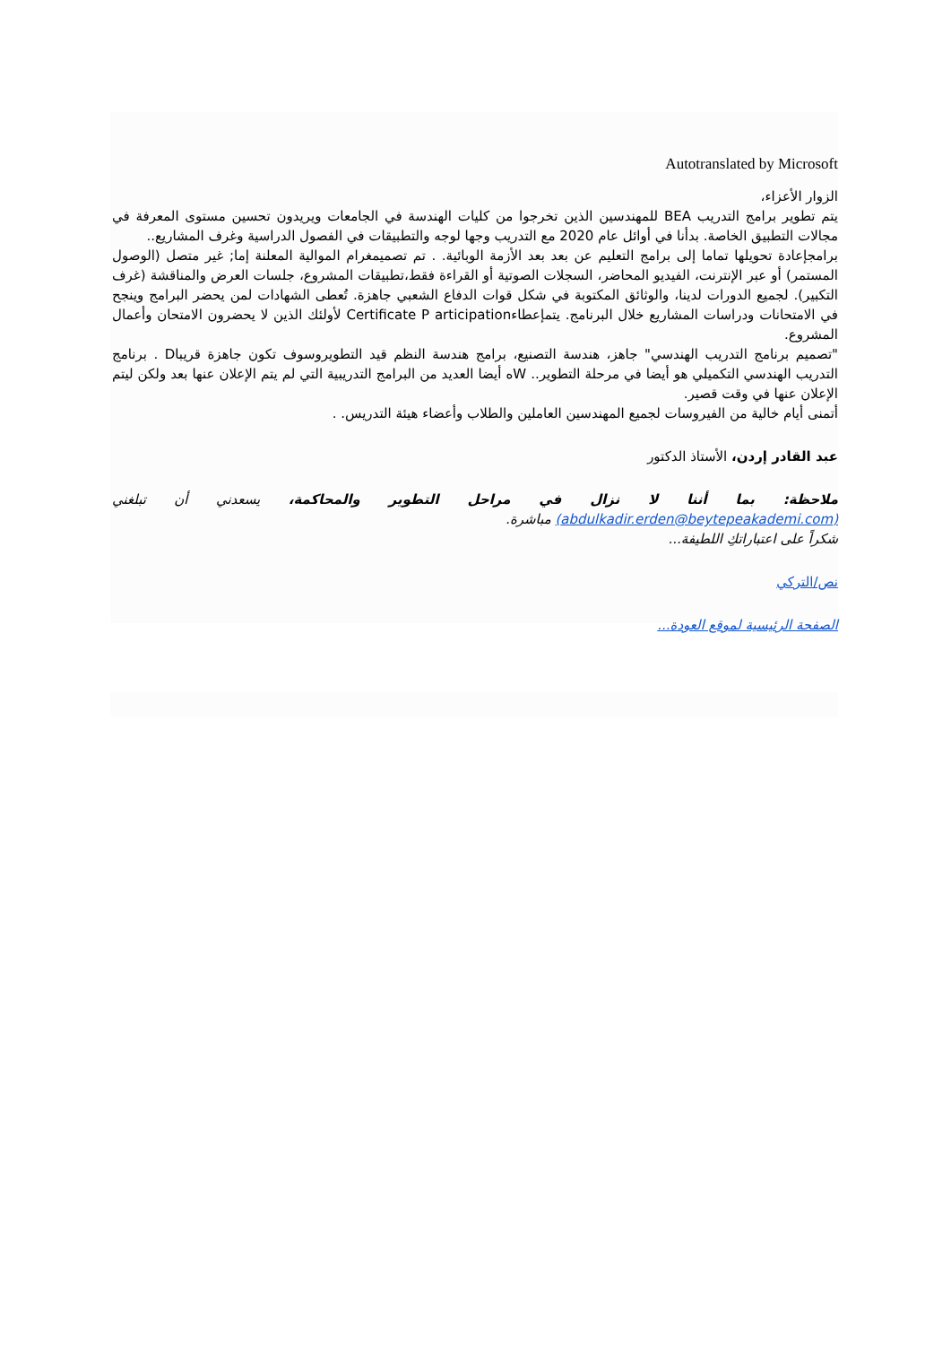Autotranslated by Microsoft
الزوار الأعزاء،
يتم تطوير برامج التدريب BEA للمهندسين الذين تخرجوا من كليات الهندسة في الجامعات ويريدون تحسين مستوى المعرفة في مجالات التطبيق الخاصة. بدأنا في أوائل عام 2020 مع التدريب وجها لوجه والتطبيقات في الفصول الدراسية وغرف المشاريع..
برامجإعادة تحويلها تماما إلى برامج التعليم عن بعد بعد الأزمة الوبائية. . تم تصميمغرام الموالية المعلنة إما; غير متصل (الوصول المستمر) أو عبر الإنترنت، الفيديو المحاضر، السجلات الصوتية أو القراءة فقط،تطبيقات المشروع، جلسات العرض والمناقشة (غرف التكبير). لجميع الدورات لدينا، والوثائق المكتوبة في شكل قوات الدفاع الشعبي جاهزة. تُعطى الشهادات لمن يحضر البرامج وينجح في الامتحانات ودراسات المشاريع خلال البرنامج. يتمإعطاءCertificate P articipation لأولئك الذين لا يحضرون الامتحان وأعمال المشروع.
"تصميم برنامج التدريب الهندسي" جاهز، هندسة التصنيع، برامج هندسة النظم قيد التطويروسوف تكون جاهزة قريباD . برنامج التدريب الهندسي التكميلي هو أيضا في مرحلة التطوير.. Wه أيضا العديد من البرامج التدريبية التي لم يتم الإعلان عنها بعد ولكن ليتم الإعلان عنها في وقت قصير.
أتمنى أيام خالية من الفيروسات لجميع المهندسين العاملين والطلاب وأعضاء هيئة التدريس. .
عبد القادر إردن، الأستاذ الدكتور
ملاحظة: بما أننا لا نزال في مراحل التطوير والمحاكمة، يسعدني أن تبلغني (abdulkadir.erden@beytepeakademi.com) مباشرة.
شكراً على اعتباراتكِ اللطيفة...
نص/التركي
الصفحة الرئيسية لموقع العودة...